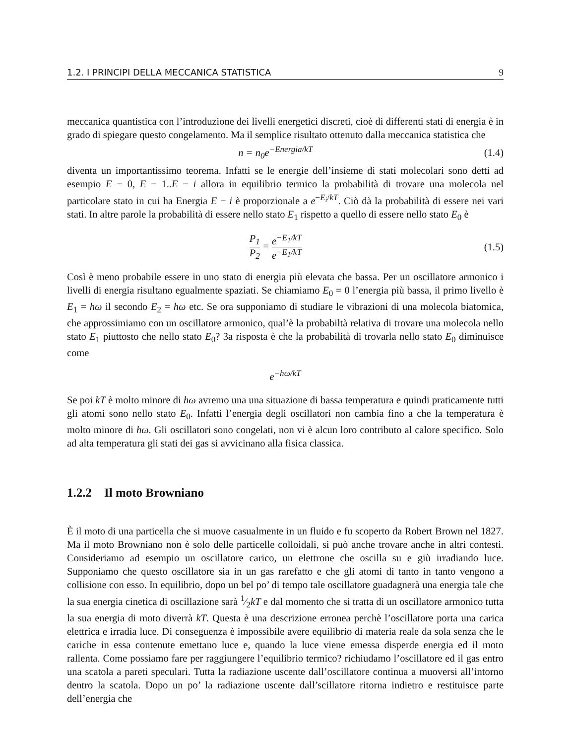1.2. I PRINCIPI DELLA MECCANICA STATISTICA 9
meccanica quantistica con l’introduzione dei livelli energetici discreti, cioè di differenti stati di energia è in grado di spiegare questo congelamento. Ma il semplice risultato ottenuto dalla meccanica statistica che
n = n<sub>0</sub>e<sup>−Energia/kT</sup> (1.4)
diventa un importantissimo teorema. Infatti se le energie dell’insieme di stati molecolari sono detti ad esempio E − 0, E − 1..E − i allora in equilibrio termico la probabilità di trovare una molecola nel particolare stato in cui ha Energia E − i è proporzionale a e<sup>−E<sub>i</sub>/kT</sup>. Ciò dà la probabilità di essere nei vari stati. In altre parole la probabilità di essere nello stato E<sub>1</sub> rispetto a quello di essere nello stato E<sub>0</sub> è
P<sub>1</sub> P<sub>2</sub> = e<sup>−E<sub>1</sub>/kT</sup> e<sup>−E<sub>1</sub>/kT</sup> (1.5)
Così è meno probabile essere in uno stato di energia più elevata che bassa. Per un oscillatore armonico i livelli di energia risultano egualmente spaziati. Se chiamiamo E<sub>0</sub> = 0 l’energia più bassa, il primo livello è E<sub>1</sub> = hω il secondo E<sub>2</sub> = hω etc. Se ora supponiamo di studiare le vibrazioni di una molecola biatomica, che approssimiamo con un oscillatore armonico, qual’è la probabiltà relativa di trovare una molecola nello stato E<sub>1</sub> piuttosto che nello stato E<sub>0</sub>? 3a risposta è che la probabilità di trovarla nello stato E<sub>0</sub> diminuisce come
e<sup>−hω/kT</sup>
Se poi kT è molto minore di hω avremo una una situazione di bassa temperatura e quindi praticamente tutti gli atomi sono nello stato E<sub>0</sub>. Infatti l’energia degli oscillatori non cambia fino a che la temperatura è molto minore di hω. Gli oscillatori sono congelati, non vi è alcun loro contributo al calore specifico. Solo ad alta temperatura gli stati dei gas si avvicinano alla fisica classica.
1.2.2 Il moto Browniano
È il moto di una particella che si muove casualmente in un fluido e fu scoperto da Robert Brown nel 1827. Ma il moto Browniano non è solo delle particelle colloidali, si può anche trovare anche in altri contesti. Consideriamo ad esempio un oscillatore carico, un elettrone che oscilla su e giù irradiando luce. Supponiamo che questo oscillatore sia in un gas rarefatto e che gli atomi di tanto in tanto vengono a collisione con esso. In equilibrio, dopo un bel po’ di tempo tale oscillatore guadagnerà una energia tale che la sua energia cinetica di oscillazione sarà 1⁄2kT e dal momento che si tratta di un oscillatore armonico tutta la sua energia di moto diverrà kT. Questa è una descrizione erronea perchè l’oscillatore porta una carica elettrica e irradia luce. Di conseguenza è impossibile avere equilibrio di materia reale da sola senza che le cariche in essa contenute emettano luce e, quando la luce viene emessa disperde energia ed il moto rallenta. Come possiamo fare per raggiungere l’equilibrio termico? richiudamo l’oscillatore ed il gas entro una scatola a pareti speculari. Tutta la radiazione uscente dall’oscillatore continua a muoversi all’intorno dentro la scatola. Dopo un po’ la radiazione uscente dall’scillatore ritorna indietro e restituisce parte dell’energia che